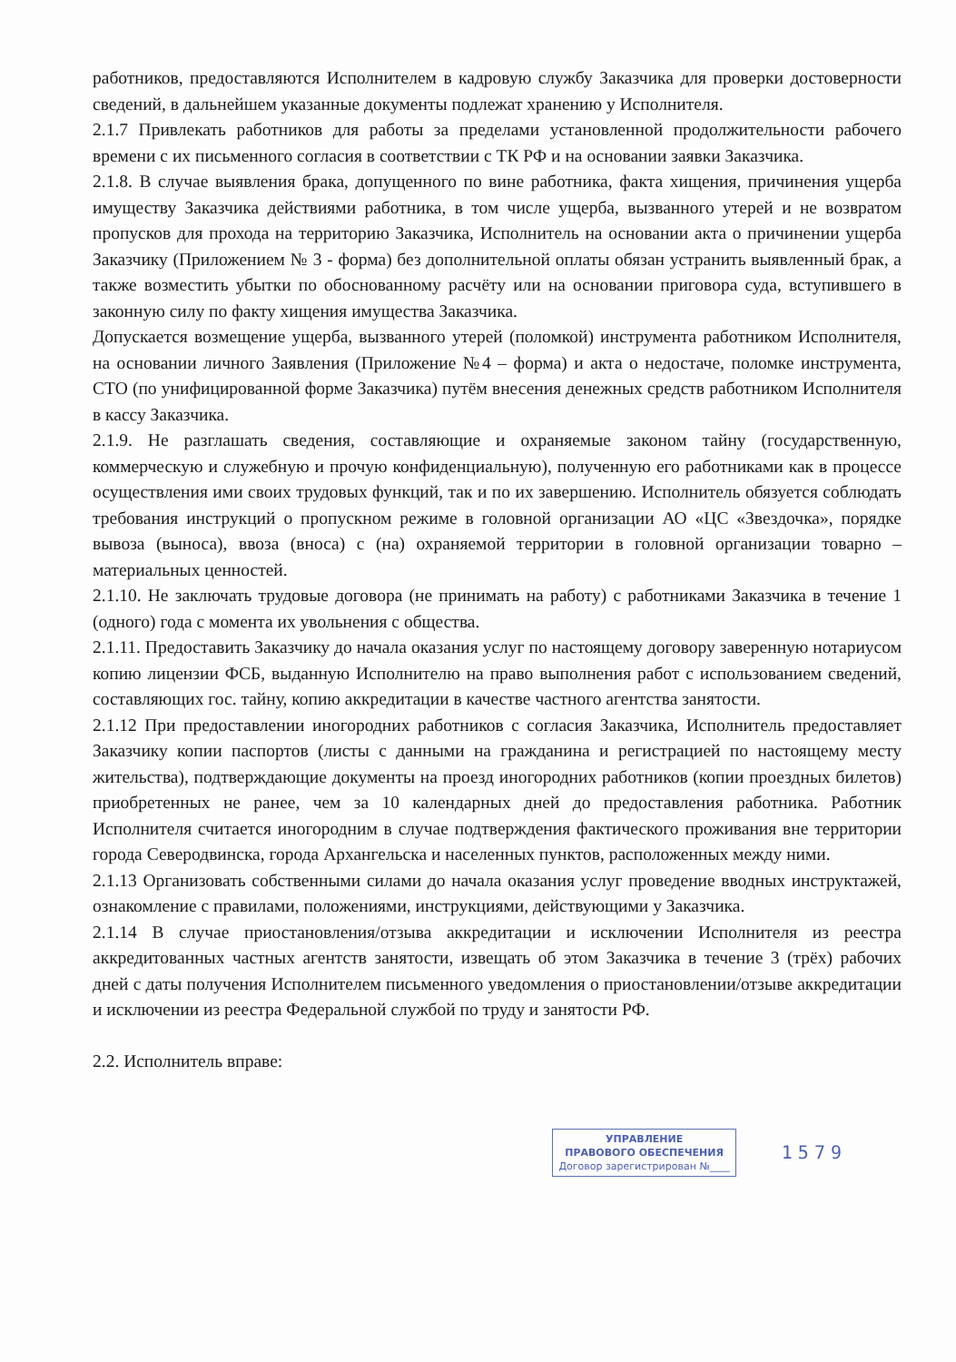работников, предоставляются Исполнителем в кадровую службу Заказчика для проверки достоверности сведений, в дальнейшем указанные документы подлежат хранению у Исполнителя.
2.1.7 Привлекать работников для работы за пределами установленной продолжительности рабочего времени с их письменного согласия в соответствии с ТК РФ и на основании заявки Заказчика.
2.1.8. В случае выявления брака, допущенного по вине работника, факта хищения, причинения ущерба имуществу Заказчика действиями работника, в том числе ущерба, вызванного утерей и не возвратом пропусков для прохода на территорию Заказчика, Исполнитель на основании акта о причинении ущерба Заказчику (Приложением № 3 - форма) без дополнительной оплаты обязан устранить выявленный брак, а также возместить убытки по обоснованному расчёту или на основании приговора суда, вступившего в законную силу по факту хищения имущества Заказчика.
Допускается возмещение ущерба, вызванного утерей (поломкой) инструмента работником Исполнителя, на основании личного Заявления (Приложение №4 – форма) и акта о недостаче, поломке инструмента, СТО (по унифицированной форме Заказчика) путём внесения денежных средств работником Исполнителя в кассу Заказчика.
2.1.9. Не разглашать сведения, составляющие и охраняемые законом тайну (государственную, коммерческую и служебную и прочую конфиденциальную), полученную его работниками как в процессе осуществления ими своих трудовых функций, так и по их завершению. Исполнитель обязуется соблюдать требования инструкций о пропускном режиме в головной организации АО «ЦС «Звездочка», порядке вывоза (выноса), ввоза (вноса) с (на) охраняемой территории в головной организации товарно – материальных ценностей.
2.1.10. Не заключать трудовые договора (не принимать на работу) с работниками Заказчика в течение 1 (одного) года с момента их увольнения с общества.
2.1.11. Предоставить Заказчику до начала оказания услуг по настоящему договору заверенную нотариусом копию лицензии ФСБ, выданную Исполнителю на право выполнения работ с использованием сведений, составляющих гос. тайну, копию аккредитации в качестве частного агентства занятости.
2.1.12 При предоставлении иногородних работников с согласия Заказчика, Исполнитель предоставляет Заказчику копии паспортов (листы с данными на гражданина и регистрацией по настоящему месту жительства), подтверждающие документы на проезд иногородних работников (копии проездных билетов) приобретенных не ранее, чем за 10 календарных дней до предоставления работника. Работник Исполнителя считается иногородним в случае подтверждения фактического проживания вне территории города Северодвинска, города Архангельска и населенных пунктов, расположенных между ними.
2.1.13 Организовать собственными силами до начала оказания услуг проведение вводных инструктажей, ознакомление с правилами, положениями, инструкциями, действующими у Заказчика.
2.1.14 В случае приостановления/отзыва аккредитации и исключении Исполнителя из реестра аккредитованных частных агентств занятости, извещать об этом Заказчика в течение 3 (трёх) рабочих дней с даты получения Исполнителем письменного уведомления о приостановлении/отзыве аккредитации и исключении из реестра Федеральной службой по труду и занятости РФ.
2.2. Исполнитель вправе:
УПРАВЛЕНИЕ
ПРАВОВОГО ОБЕСПЕЧЕНИЯ
Договор зарегистрирован №____
1579